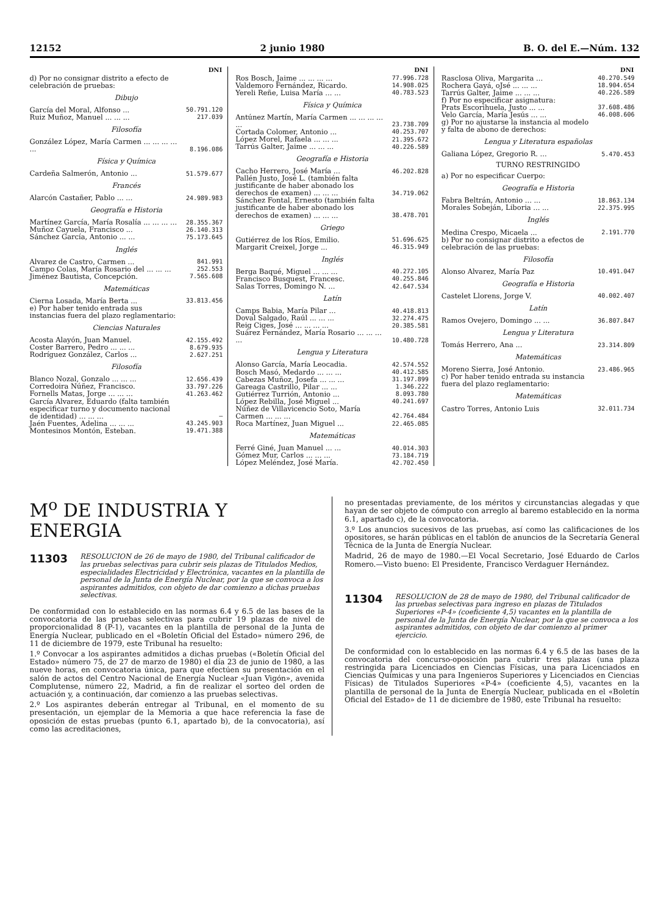12152 2 junio 1980 B. O. del E.—Núm. 132
| | DNI |
| --- | --- |
| d) Por no consignar distrito a efecto de celebración de pruebas: | |
| Dibujo | |
| García del Moral, Alfonso ... | 50.791.120 |
| Ruiz Muñoz, Manuel ... ... ... | 217.039 |
| Filosofía | |
| González López, María Carmen ... ... ... ... ... | 8.196.086 |
| Física y Química | |
| Cardeña Salmerón, Antonio ... | 51.579.677 |
| Francés | |
| Alarcón Castañer, Pablo ... ... | 24.989.983 |
| Geografía e Historia | |
| Martínez García, María Rosalía ... ... ... ... | 28.355.367 |
| Muñoz Cayuela, Francisco ... | 26.140.313 |
| Sánchez García, Antonio ... ... | 75.173.645 |
| Inglés | |
| Alvarez de Castro, Carmen ... | 841.991 |
| Campo Colas, María Rosario del ... ... ... | 252.553 |
| Jiménez Bautista, Concepción. | 7.565.608 |
| Matemáticas | |
| Cierna Losada, María Berta ... | 33.813.456 |
| e) Por haber tenido entrada sus instancias fuera del plazo reglamentario: | |
| Ciencias Naturales | |
| Acosta Alayón, Juan Manuel. | 42.155.492 |
| Coster Barrero, Pedro ... ... ... | 8.679.935 |
| Rodríguez González, Carlos ... | 2.627.251 |
| Filosofía | |
| Blanco Nozal, Gonzalo ... ... ... | 12.656.439 |
| Corredoira Núñez, Francisco. | 33.797.226 |
| Fornells Matas, Jorge ... ... ... | 41.263.462 |
| García Alvarez, Eduardo (falta también especificar turno y documento nacional de identidad) ... ... ... | — |
| Jaén Fuentes, Adelina ... ... ... | 43.245.903 |
| Montesinos Montón, Esteban. | 19.471.388 |
| | DNI |
| --- | --- |
| Ros Bosch, Jaime ... ... ... ... | 77.996.728 |
| Valdemoro Fernández, Ricardo. | 14.908.025 |
| Yereli Reñe, Luisa María ... ... | 40.783.523 |
| Física y Química | |
| Antúnez Martín, María Carmen ... ... ... ... ... | 23.738.709 |
| Cortada Colomer, Antonio ... | 40.253.707 |
| López Morel, Rafaela ... ... ... | 21.395.672 |
| Tarrús Galter, Jaime ... ... ... | 40.226.589 |
| Geografía e Historia | |
| Cacho Herrero, José María ... | 46.202.828 |
| Pallén Justo, José L. (también falta justificante de haber abonado los derechos de examen) ... ... ... | 34.719.062 |
| Sánchez Fontal, Ernesto (también falta justificante de haber abonado los derechos de examen) ... ... ... | 38.478.701 |
| Griego | |
| Gutiérrez de los Ríos, Emilio. | 51.696.625 |
| Margarit Creixel, Jorge ... | 46.315.949 |
| Inglés | |
| Berga Baqué, Miguel ... ... ... | 40.272.105 |
| Francisco Busquest, Francesc. | 40.255.846 |
| Salas Torres, Domingo N. ... | 42.647.534 |
| Latín | |
| Camps Babia, María Pilar ... | 40.418.813 |
| Doval Salgado, Raúl ... ... ... | 32.274.475 |
| Reig Ciges, José ... ... ... ... | 20.385.581 |
| Suárez Fernández, María Rosario ... ... ... ... | 10.480.728 |
| Lengua y Literatura | |
| Alonso García, María Leocadia. | 42.574.552 |
| Bosch Masó, Medardo ... ... ... | 40.412.585 |
| Cabezas Muñoz, Josefa ... ... ... | 31.197.899 |
| Gareaga Castrillo, Pilar ... ... | 1.346.222 |
| Gutiérrez Turrión, Antonio ... | 8.093.780 |
| López Rebilla, José Miguel ... | 40.241.697 |
| Núñez de Villavicencio Soto, María Carmen ... ... ... | 42.764.484 |
| Roca Martínez, Juan Miguel ... | 22.465.085 |
| Matemáticas | |
| Ferré Giné, Juan Manuel ... ... | 40.014.303 |
| Gómez Mur, Carlos ... ... ... | 73.184.719 |
| López Meléndez, José María. | 42.702.450 |
| | DNI |
| --- | --- |
| Rasclosa Oliva, Margarita ... | 40.270.549 |
| Rochera Gayá, oJsé ... ... ... | 18.904.654 |
| Tarrús Galter, Jaime ... ... ... | 40.226.589 |
| f) Por no especificar asignatura: | |
| Prats Escorihuela, Justo ... ... | 37.608.486 |
| Velo García, María Jesús ... ... | 46.008.606 |
| g) Por no ajustarse la instancia al modelo y falta de abono de derechos: | |
| Lengua y Literatura españolas | |
| Galiana López, Gregorio R. ... | 5.470.453 |
| TURNO RESTRINGIDO | |
| a) Por no especificar Cuerpo: | |
| Geografía e Historia | |
| Fabra Beltrán, Antonio ... ... | 18.863.134 |
| Morales Sobeján, Liboria ... ... | 22.375.995 |
| Inglés | |
| Medina Crespo, Micaela ... | 2.191.770 |
| b) Por no consignar distrito a efectos de celebración de las pruebas: | |
| Filosofía | |
| Alonso Alvarez, María Paz | 10.491.047 |
| Geografía e Historia | |
| Castelet Llorens, Jorge V. | 40.002.407 |
| Latín | |
| Ramos Ovejero, Domingo ... ... | 36.807.847 |
| Lengua y Literatura | |
| Tomás Herrero, Ana ... | 23.314.809 |
| Matemáticas | |
| Moreno Sierra, José Antonio. | 23.486.965 |
| c) Por haber tenido entrada su instancia fuera del plazo reglamentario: | |
| Matemáticas | |
| Castro Torres, Antonio Luis | 32.011.734 |
M<sup>o</sup> DE INDUSTRIA Y ENERGIA
11303 RESOLUCION de 26 de mayo de 1980, del Tribunal calificador de las pruebas selectivas para cubrir seis plazas de Titulados Medios, especialidades Electricidad y Electrónica, vacantes en la plantilla de personal de la Junta de Energía Nuclear, por la que se convoca a los aspirantes admitidos, con objeto de dar comienzo a dichas pruebas selectivas.
De conformidad con lo establecido en las normas 6.4 y 6.5 de las bases de la convocatoria de las pruebas selectivas para cubrir 19 plazas de nivel de proporcionalidad 8 (P-1), vacantes en la plantilla de personal de la Junta de Energía Nuclear, publicado en el «Boletín Oficial del Estado» número 296, de 11 de diciembre de 1979, este Tribunal ha resuelto:
1.º Convocar a los aspirantes admitidos a dichas pruebas («Boletín Oficial del Estado» número 75, de 27 de marzo de 1980) el día 23 de junio de 1980, a las nueve horas, en convocatoria única, para que efectúen su presentación en el salón de actos del Centro Nacional de Energía Nuclear «Juan Vigón», avenida Complutense, número 22, Madrid, a fin de realizar el sorteo del orden de actuación y, a continuación, dar comienzo a las pruebas selectivas.
2.º Los aspirantes deberán entregar al Tribunal, en el momento de su presentación, un ejemplar de la Memoria a que hace referencia la fase de oposición de estas pruebas (punto 6.1, apartado b), de la convocatoria), así como las acreditaciones,
no presentadas previamente, de los méritos y circunstancias alegadas y que hayan de ser objeto de cómputo con arreglo al baremo establecido en la norma 6.1, apartado c), de la convocatoria.
3.º Los anuncios sucesivos de las pruebas, así como las calificaciones de los opositores, se harán públicas en el tablón de anuncios de la Secretaría General Técnica de la Junta de Energía Nuclear.
Madrid, 26 de mayo de 1980.—El Vocal Secretario, José Eduardo de Carlos Romero.—Visto bueno: El Presidente, Francisco Verdaguer Hernández.
11304 RESOLUCION de 28 de mayo de 1980, del Tribunal calificador de las pruebas selectivas para ingreso en plazas de Titulados Superiores «P-4» (coeficiente 4,5) vacantes en la plantilla de personal de la Junta de Energía Nuclear, por la que se convoca a los aspirantes admitidos, con objeto de dar comienzo al primer ejercicio.
De conformidad con lo establecido en las normas 6.4 y 6.5 de las bases de la convocatoria del concurso-oposición para cubrir tres plazas (una plaza restringida para Licenciados en Ciencias Físicas, una para Licenciados en Ciencias Químicas y una para Ingenieros Superiores y Licenciados en Ciencias Físicas) de Titulados Superiores «P-4» (coeficiente 4,5), vacantes en la plantilla de personal de la Junta de Energía Nuclear, publicada en el «Boletín Oficial del Estado» de 11 de diciembre de 1980, este Tribunal ha resuelto: